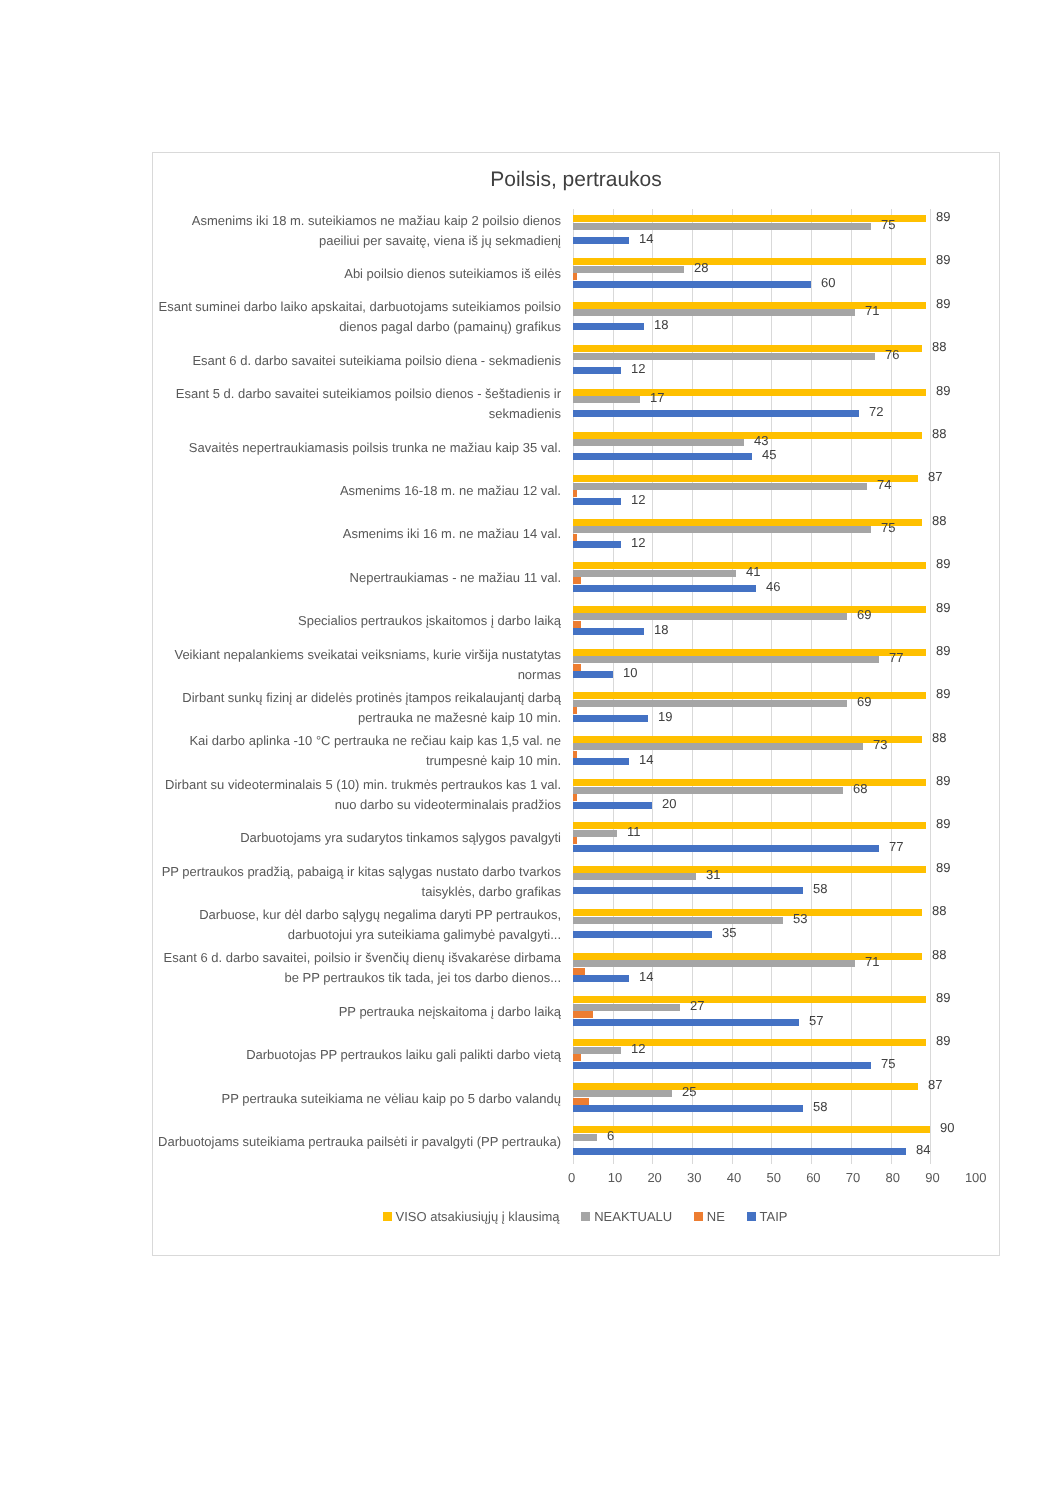Poilsis, pertraukos
Asmenims iki 18 m. suteikiamos ne mažiau kaip 2 poilsio dienos paeiliui per savaitę, viena iš jų sekmadienį
89
75
14
Abi poilsio dienos suteikiamos iš eilės
89
28
60
Esant suminei darbo laiko apskaitai, darbuotojams suteikiamos poilsio dienos pagal darbo (pamainų) grafikus
89
71
18
Esant 6 d. darbo savaitei suteikiama poilsio diena - sekmadienis
88
76
12
Esant 5 d. darbo savaitei suteikiamos poilsio dienos - šeštadienis ir sekmadienis
89
17
72
Savaitės nepertraukiamasis poilsis trunka ne mažiau kaip 35 val.
88
43
45
Asmenims 16-18 m. ne mažiau 12 val.
87
74
12
Asmenims iki 16 m. ne mažiau 14 val.
88
75
12
Nepertraukiamas - ne mažiau 11 val.
89
41
46
Specialios pertraukos įskaitomos į darbo laiką
89
69
18
Veikiant nepalankiems sveikatai veiksniams, kurie viršija nustatytas normas
89
77
10
Dirbant sunkų fizinį ar didelės protinės įtampos reikalaujantį darbą pertrauka ne mažesnė kaip 10 min.
89
69
19
Kai darbo aplinka -10 °C pertrauka ne rečiau kaip kas 1,5 val. ne trumpesnė kaip 10 min.
88
73
14
Dirbant su videoterminalais 5 (10) min. trukmės pertraukos kas 1 val. nuo darbo su videoterminalais pradžios
89
68
20
Darbuotojams yra sudarytos tinkamos sąlygos pavalgyti
89
11
77
PP pertraukos pradžią, pabaigą ir kitas sąlygas nustato darbo tvarkos taisyklės, darbo grafikas
89
31
58
Darbuose, kur dėl darbo sąlygų negalima daryti PP pertraukos, darbuotojui yra suteikiama galimybė pavalgyti...
88
53
35
Esant 6 d. darbo savaitei, poilsio ir švenčių dienų išvakarėse dirbama be PP pertraukos tik tada, jei tos darbo dienos...
88
71
14
PP pertrauka neįskaitoma į darbo laiką
89
27
57
Darbuotojas PP pertraukos laiku gali palikti darbo vietą
89
12
75
PP pertrauka suteikiama ne vėliau kaip po 5 darbo valandų
87
25
58
Darbuotojams suteikiama pertrauka pailsėti ir pavalgyti (PP pertrauka)
90
6
84
0 10 20 30 40 50 60 70 80 90 100
VISO atsakiusiųjų į klausimą NEAKTUALU NE TAIP